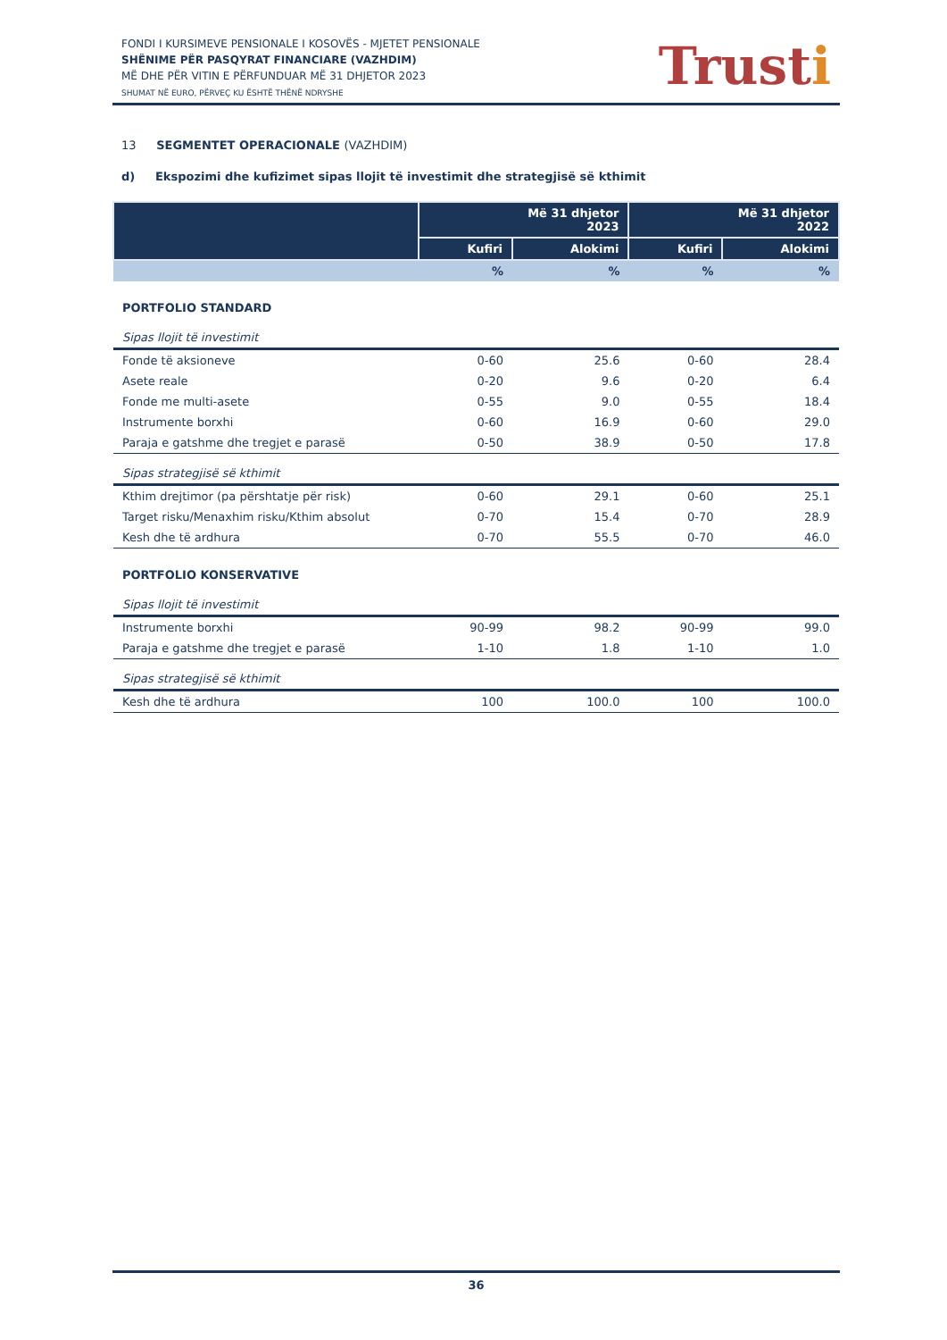FONDI I KURSIMEVE PENSIONALE I KOSOVËS - MJETET PENSIONALE
SHËNIME PËR PASQYRAT FINANCIARE (VAZHDIM)
MË DHE PËR VITIN E PËRFUNDUAR MË 31 DHJETOR 2023
SHUMAT NË EURO, PËRVEÇ KU ËSHTË THËNË NDRYSHE
Trusti
13 SEGMENTET OPERACIONALE (VAZHDIM)
d) Ekspozimi dhe kufizimet sipas llojit të investimit dhe strategjisë së kthimit
| | Më 31 dhjetor 2023 | | Më 31 dhjetor 2022 | |
| --- | --- | --- | --- | --- |
| | Kufiri | Alokimi | Kufiri | Alokimi |
| | % | % | % | % |
| PORTFOLIO STANDARD | | | | |
| Sipas llojit të investimit | | | | |
| Fonde të aksioneve | 0-60 | 25.6 | 0-60 | 28.4 |
| Asete reale | 0-20 | 9.6 | 0-20 | 6.4 |
| Fonde me multi-asete | 0-55 | 9.0 | 0-55 | 18.4 |
| Instrumente borxhi | 0-60 | 16.9 | 0-60 | 29.0 |
| Paraja e gatshme dhe tregjet e parasë | 0-50 | 38.9 | 0-50 | 17.8 |
| Sipas strategjisë së kthimit | | | | |
| Kthim drejtimor (pa përshtatje për risk) | 0-60 | 29.1 | 0-60 | 25.1 |
| Target risku/Menaxhim risku/Kthim absolut | 0-70 | 15.4 | 0-70 | 28.9 |
| Kesh dhe të ardhura | 0-70 | 55.5 | 0-70 | 46.0 |
| PORTFOLIO KONSERVATIVE | | | | |
| Sipas llojit të investimit | | | | |
| Instrumente borxhi | 90-99 | 98.2 | 90-99 | 99.0 |
| Paraja e gatshme dhe tregjet e parasë | 1-10 | 1.8 | 1-10 | 1.0 |
| Sipas strategjisë së kthimit | | | | |
| Kesh dhe të ardhura | 100 | 100.0 | 100 | 100.0 |
36